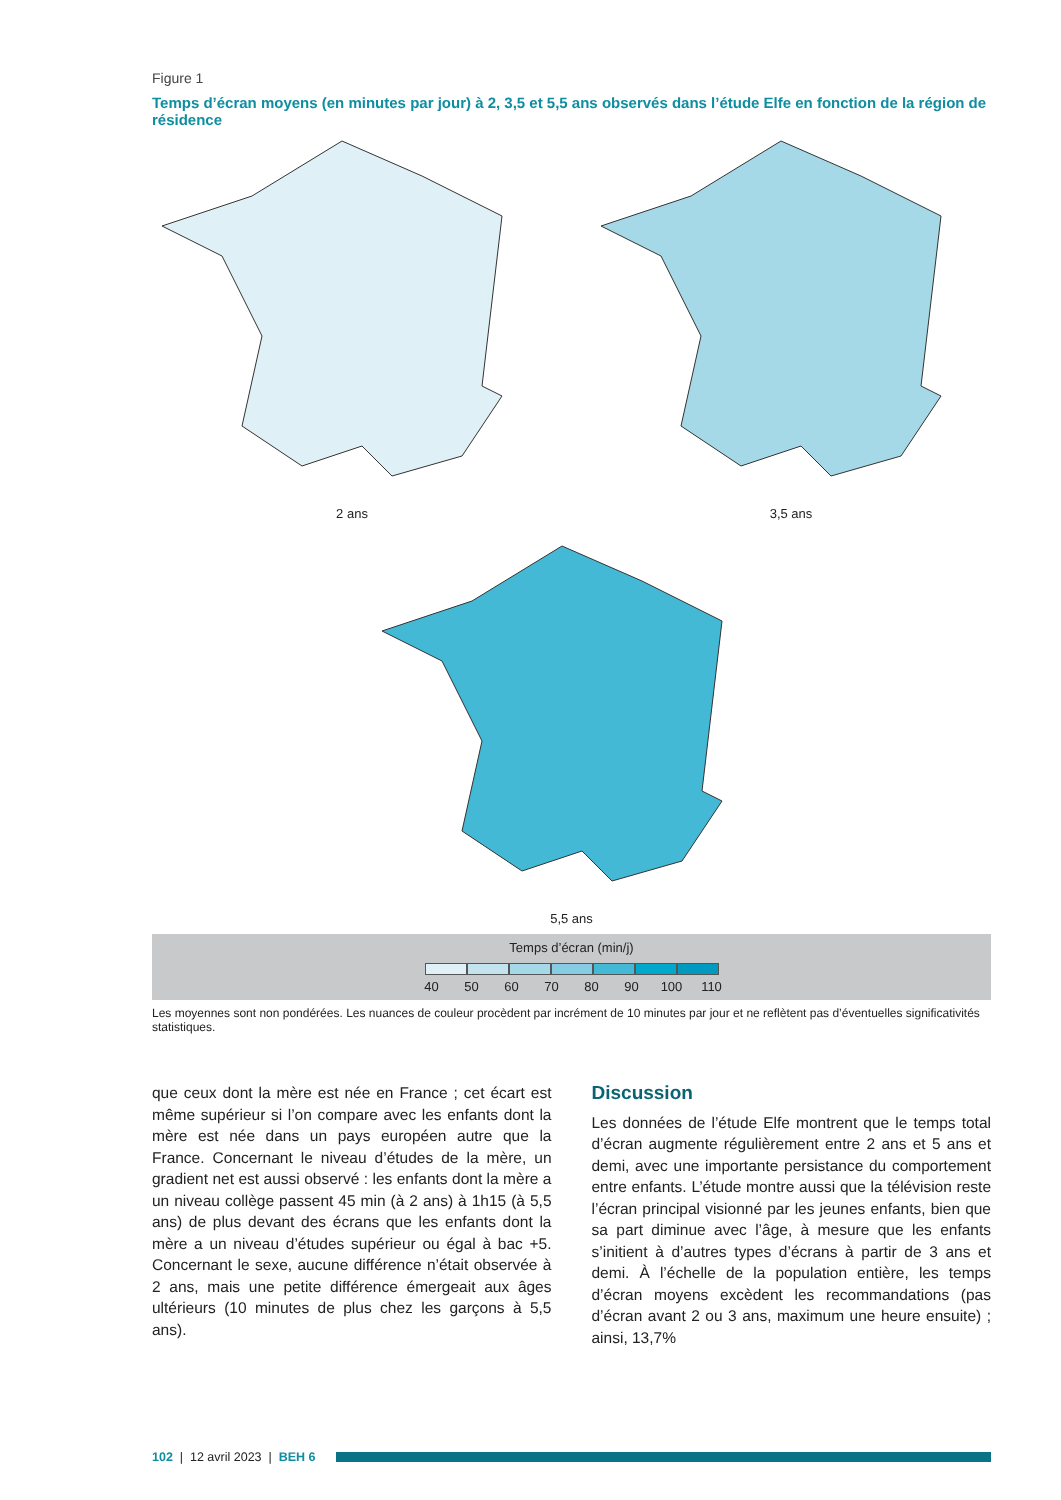Figure 1
Temps d’écran moyens (en minutes par jour) à 2, 3,5 et 5,5 ans observés dans l’étude Elfe en fonction de la région de résidence
2 ans 3,5 ans
5,5 ans
Temps d’écran (min/j)
40 50 60 70 80 90 100 110
Les moyennes sont non pondérées. Les nuances de couleur procèdent par incrément de 10 minutes par jour et ne reflètent pas d’éventuelles significativités statistiques.
que ceux dont la mère est née en France ; cet écart est même supérieur si l’on compare avec les enfants dont la mère est née dans un pays européen autre que la France. Concernant le niveau d’études de la mère, un gradient net est aussi observé : les enfants dont la mère a un niveau collège passent 45 min (à 2 ans) à 1h15 (à 5,5 ans) de plus devant des écrans que les enfants dont la mère a un niveau d’études supé­rieur ou égal à bac +5. Concernant le sexe, aucune différence n’était observée à 2 ans, mais une petite différence émergeait aux âges ultérieurs (10 minutes de plus chez les garçons à 5,5 ans).
Discussion
Les données de l’étude Elfe montrent que le temps total d’écran augmente régulièrement entre 2 ans et 5 ans et demi, avec une importante persistance du comportement entre enfants. L’étude montre aussi que la télévision reste l’écran principal visionné par les jeunes enfants, bien que sa part diminue avec l’âge, à mesure que les enfants s’initient à d’autres types d’écrans à partir de 3 ans et demi. À l’échelle de la population entière, les temps d’écran moyens excèdent les recommandations (pas d’écran avant 2 ou 3 ans, maximum une heure ensuite) ; ainsi, 13,7%
102 | 12 avril 2023 | BEH 6